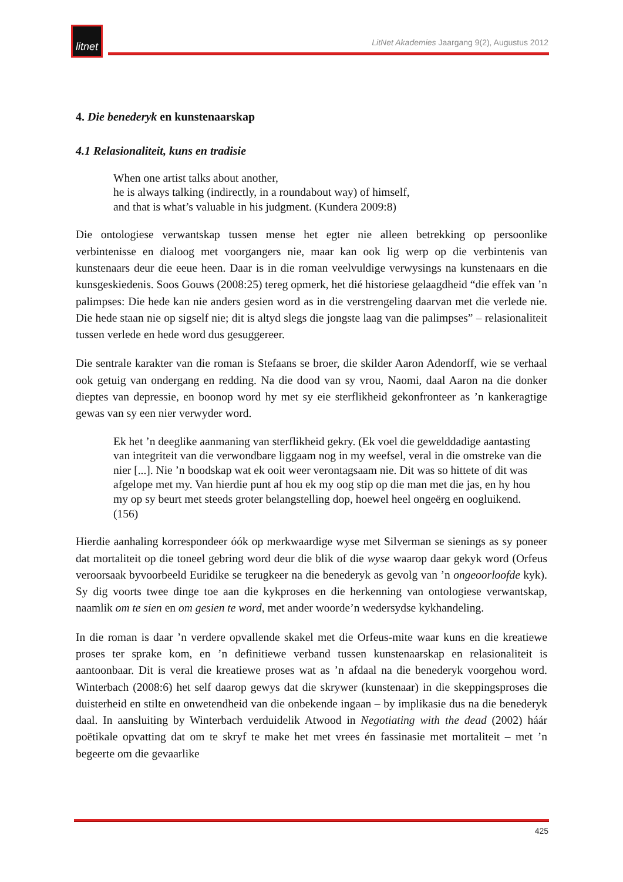litnet
LitNet Akademies Jaargang 9(2), Augustus 2012
4. Die benederyk en kunstenaarskap
4.1 Relasionaliteit, kuns en tradisie
When one artist talks about another,
he is always talking (indirectly, in a roundabout way) of himself,
and that is what’s valuable in his judgment. (Kundera 2009:8)
Die ontologiese verwantskap tussen mense het egter nie alleen betrekking op persoonlike verbintenisse en dialoog met voorgangers nie, maar kan ook lig werp op die verbintenis van kunstenaars deur die eeue heen. Daar is in die roman veelvuldige verwysings na kunstenaars en die kunsgeskiedenis. Soos Gouws (2008:25) tereg opmerk, het dié historiese gelaagdheid “die effek van ’n palimpses: Die hede kan nie anders gesien word as in die verstrengeling daarvan met die verlede nie. Die hede staan nie op sigself nie; dit is altyd slegs die jongste laag van die palimpses” – relasionaliteit tussen verlede en hede word dus gesuggereer.
Die sentrale karakter van die roman is Stefaans se broer, die skilder Aaron Adendorff, wie se verhaal ook getuig van ondergang en redding. Na die dood van sy vrou, Naomi, daal Aaron na die donker dieptes van depressie, en boonop word hy met sy eie sterflikheid gekonfronteer as ’n kankeragtige gewas van sy een nier verwyder word.
Ek het ’n deeglike aanmaning van sterflikheid gekry. (Ek voel die gewelddadige aantasting van integriteit van die verwondbare liggaam nog in my weefsel, veral in die omstreke van die nier [...]. Nie ’n boodskap wat ek ooit weer verontagsaam nie. Dit was so hittete of dit was afgelope met my. Van hierdie punt af hou ek my oog stip op die man met die jas, en hy hou my op sy beurt met steeds groter belangstelling dop, hoewel heel ongeërg en oogluikend. (156)
Hierdie aanhaling korrespondeer óók op merkwaardige wyse met Silverman se sienings as sy poneer dat mortaliteit op die toneel gebring word deur die blik of die wyse waarop daar gekyk word (Orfeus veroorsaak byvoorbeeld Euridike se terugkeer na die benederyk as gevolg van ’n ongeoorloofde kyk). Sy dig voorts twee dinge toe aan die kykproses en die herkenning van ontologiese verwantskap, naamlik om te sien en om gesien te word, met ander woorde’n wedersydse kykhandeling.
In die roman is daar ’n verdere opvallende skakel met die Orfeus-mite waar kuns en die kreatiewe proses ter sprake kom, en ’n definitiewe verband tussen kunstenaarskap en relasionaliteit is aantoonbaar. Dit is veral die kreatiewe proses wat as ’n afdaal na die benederyk voorgehou word. Winterbach (2008:6) het self daarop gewys dat die skrywer (kunstenaar) in die skeppingsproses die duisterheid en stilte en onwetendheid van die onbekende ingaan – by implikasie dus na die benederyk daal. In aansluiting by Winterbach verduidelik Atwood in Negotiating with the dead (2002) háár poëtikale opvatting dat om te skryf te make het met vrees én fassinasie met mortaliteit – met ’n begeerte om die gevaarlike
425